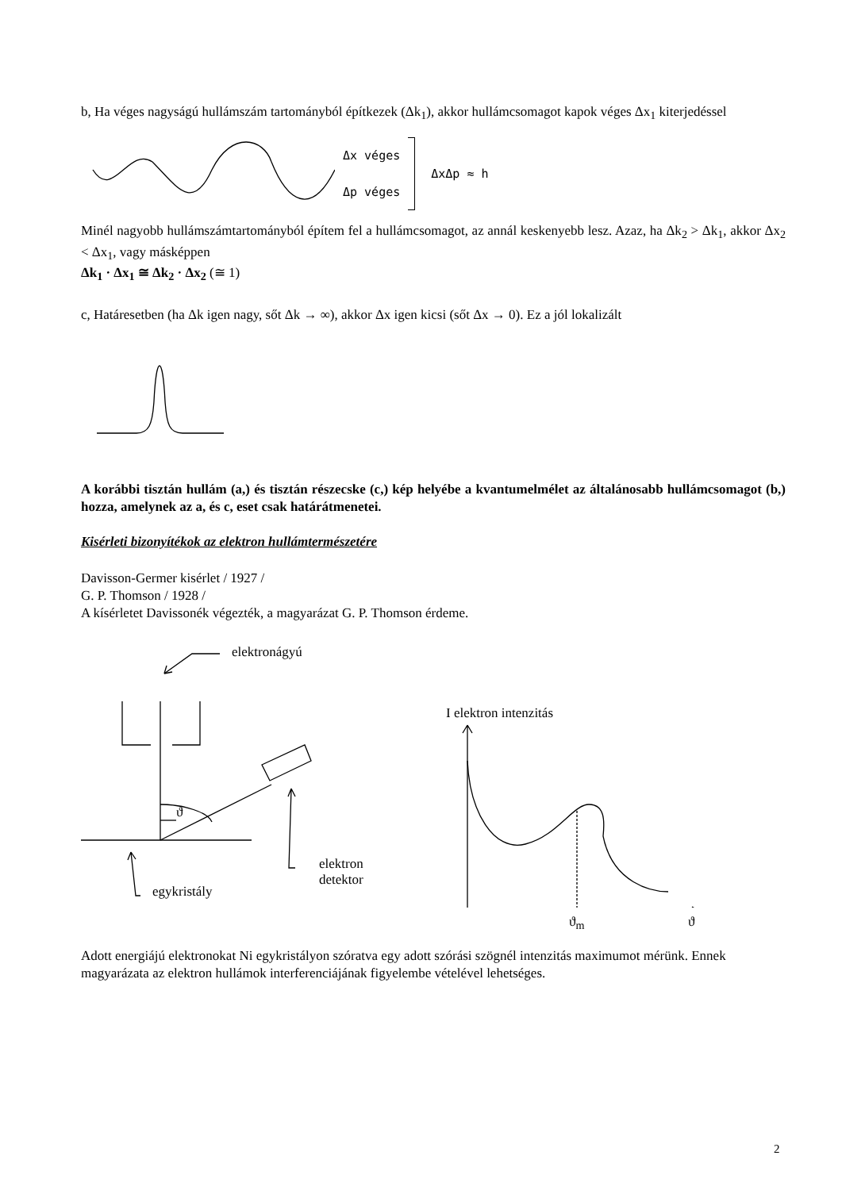b, Ha véges nagyságú hullámszám tartományból építkezek (Δk<sub>1</sub>), akkor hullámcsomagot kapok véges Δx<sub>1</sub> kiterjedéssel
Δx véges
Δp véges
ΔxΔp ≈ h
Minél nagyobb hullámszámtartományból építem fel a hullámcsomagot, az annál keskenyebb lesz. Azaz, ha Δk<sub>2</sub> > Δk<sub>1</sub>, akkor Δx<sub>2</sub> < Δx<sub>1</sub>, vagy másképpen
Δk<sub>1</sub> · Δx<sub>1</sub> ≅ Δk<sub>2</sub> · Δx<sub>2</sub> (≅ 1)
c, Határesetben (ha Δk igen nagy, sőt Δk → ∞), akkor Δx igen kicsi (sőt Δx → 0). Ez a jól lokalizált
A korábbi tisztán hullám (a,) és tisztán részecske (c,) kép helyébe a kvantumelmélet az általánosabb hullámcsomagot (b,) hozza, amelynek az a, és c, eset csak határátmenetei.
Kisérleti bizonyítékok az elektron hullámtermészetére
Davisson-Germer kisérlet / 1927 /
G. P. Thomson / 1928 /
A kísérletet Davissonék végezték, a magyarázat G. P. Thomson érdeme.
elektronágyú
ϑ
elektron
detektor
egykristály
I elektron intenzitás
ϑ<sub>m</sub> ϑ
Adott energiájú elektronokat Ni egykristályon szóratva egy adott szórási szögnél intenzitás maximumot mérünk. Ennek magyarázata az elektron hullámok interferenciájának figyelembe vételével lehetséges.
2